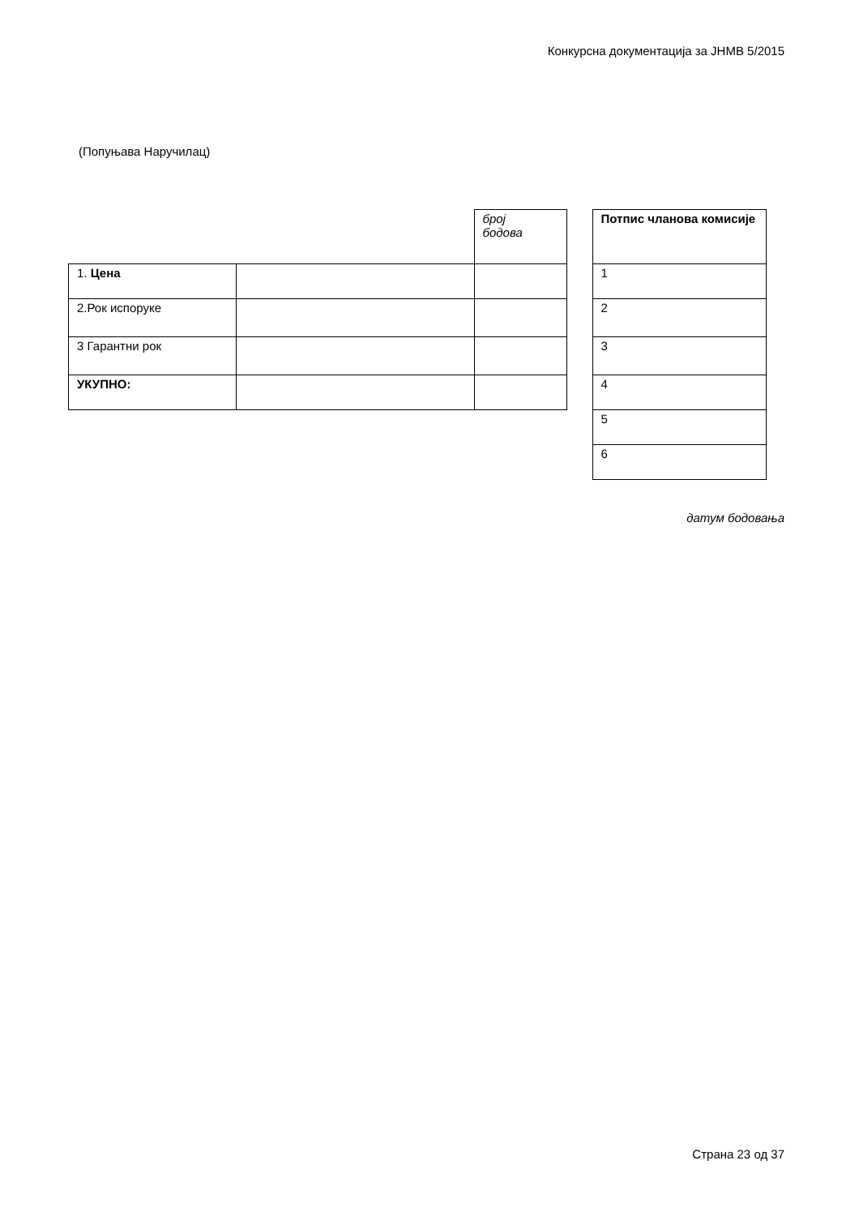Конкурсна документација за ЈНМВ 5/2015
(Попуњава Наручилац)
| | | број бодова |
| --- | --- | --- |
| 1. Цена | | |
| 2.Рок испоруке | | |
| 3 Гарантни рок | | |
| УКУПНО: | | |
| Потпис чланова комисије |
| --- |
| 1 |
| 2 |
| 3 |
| 4 |
| 5 |
| 6 |
датум бодовања
Страна 23 од 37